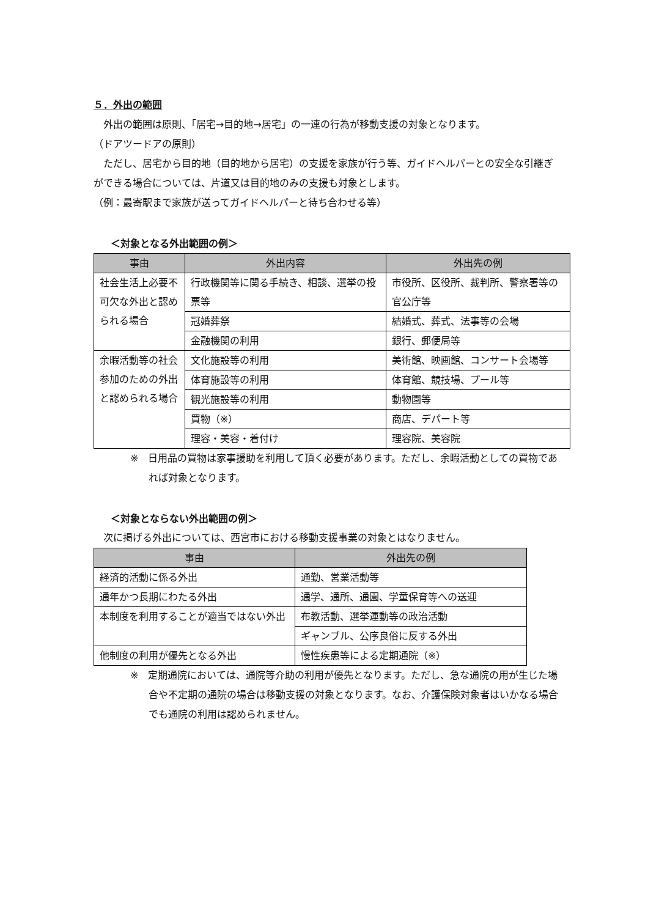５．外出の範囲
外出の範囲は原則、「居宅→目的地→居宅」の一連の行為が移動支援の対象となります。
（ドアツードアの原則）
ただし、居宅から目的地（目的地から居宅）の支援を家族が行う等、ガイドヘルパーとの安全な引継ぎができる場合については、片道又は目的地のみの支援も対象とします。
（例：最寄駅まで家族が送ってガイドヘルパーと待ち合わせる等）
＜対象となる外出範囲の例＞
| 事由 | 外出内容 | 外出先の例 |
| --- | --- | --- |
| 社会生活上必要不可欠な外出と認められる場合 | 行政機関等に関る手続き、相談、選挙の投票等 | 市役所、区役所、裁判所、警察署等の官公庁等 |
| | 冠婚葬祭 | 結婚式、葬式、法事等の会場 |
| | 金融機関の利用 | 銀行、郵便局等 |
| 余暇活動等の社会参加のための外出と認められる場合 | 文化施設等の利用 | 美術館、映画館、コンサート会場等 |
| | 体育施設等の利用 | 体育館、競技場、プール等 |
| | 観光施設等の利用 | 動物園等 |
| | 買物（※） | 商店、デパート等 |
| | 理容・美容・着付け | 理容院、美容院 |
※　日用品の買物は家事援助を利用して頂く必要があります。ただし、余暇活動としての買物であれば対象となります。
＜対象とならない外出範囲の例＞
次に掲げる外出については、西宮市における移動支援事業の対象とはなりません。
| 事由 | 外出先の例 |
| --- | --- |
| 経済的活動に係る外出 | 通勤、営業活動等 |
| 通年かつ長期にわたる外出 | 通学、通所、通園、学童保育等への送迎 |
| 本制度を利用することが適当ではない外出 | 布教活動、選挙運動等の政治活動 |
| | ギャンブル、公序良俗に反する外出 |
| 他制度の利用が優先となる外出 | 慢性疾患等による定期通院（※） |
※　定期通院においては、通院等介助の利用が優先となります。ただし、急な通院の用が生じた場合や不定期の通院の場合は移動支援の対象となります。なお、介護保険対象者はいかなる場合でも通院の利用は認められません。